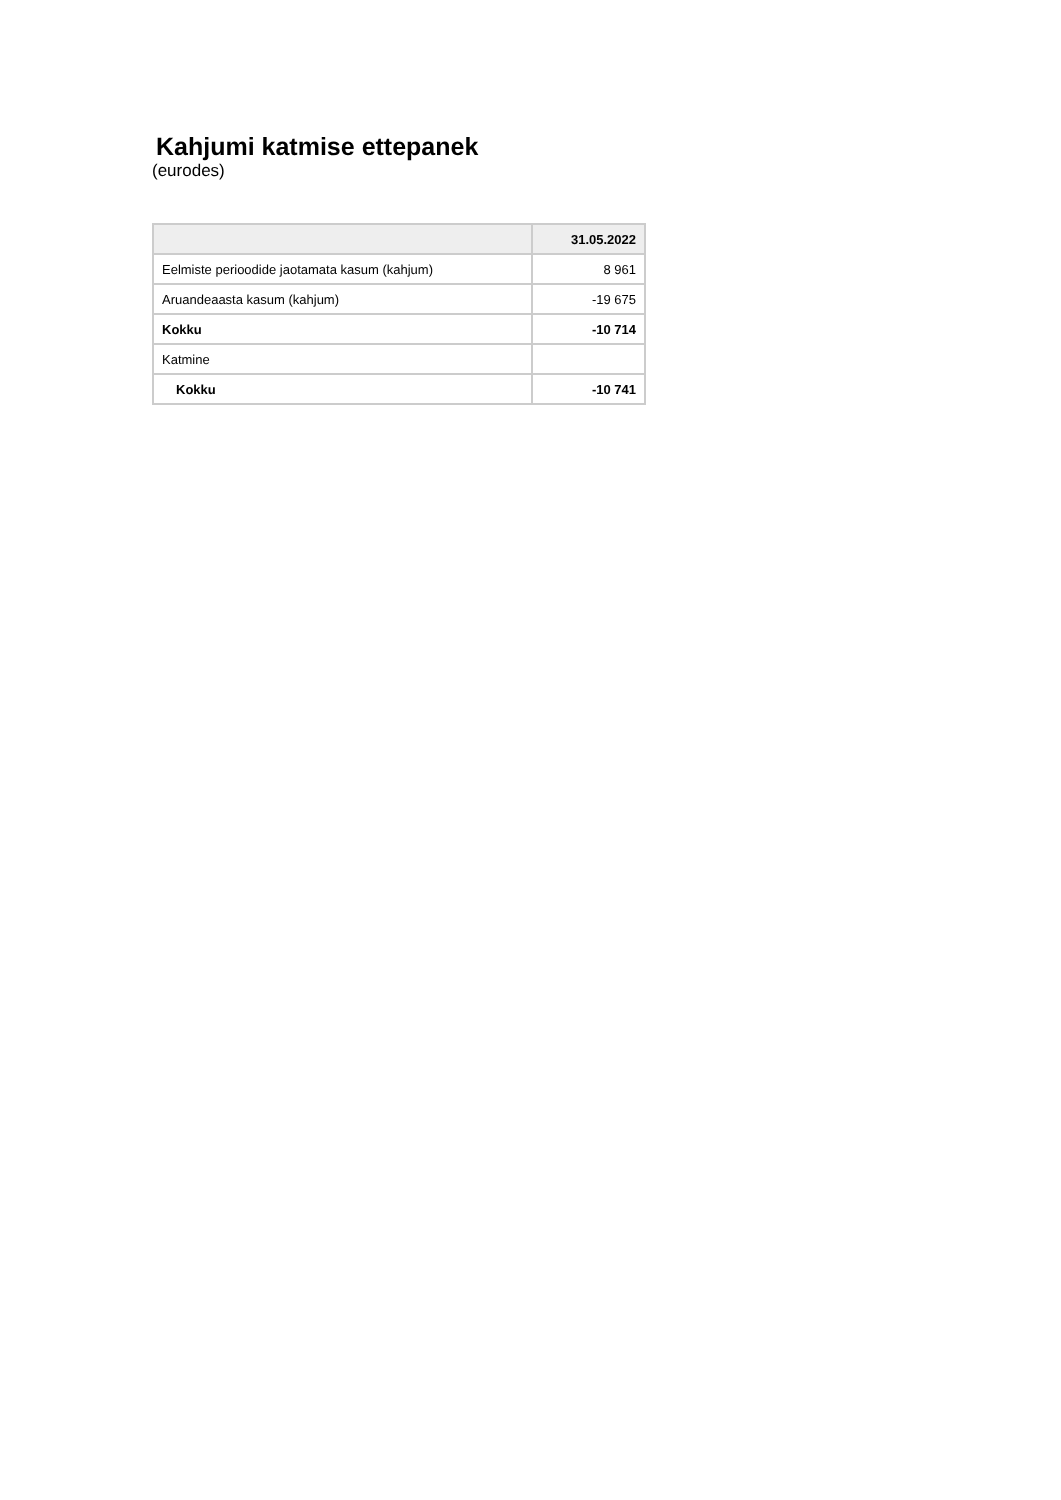Kahjumi katmise ettepanek
(eurodes)
| | 31.05.2022 |
| --- | --- |
| Eelmiste perioodide jaotamata kasum (kahjum) | 8 961 |
| Aruandeaasta kasum (kahjum) | -19 675 |
| Kokku | -10 714 |
| Katmine | |
| Kokku | -10 741 |